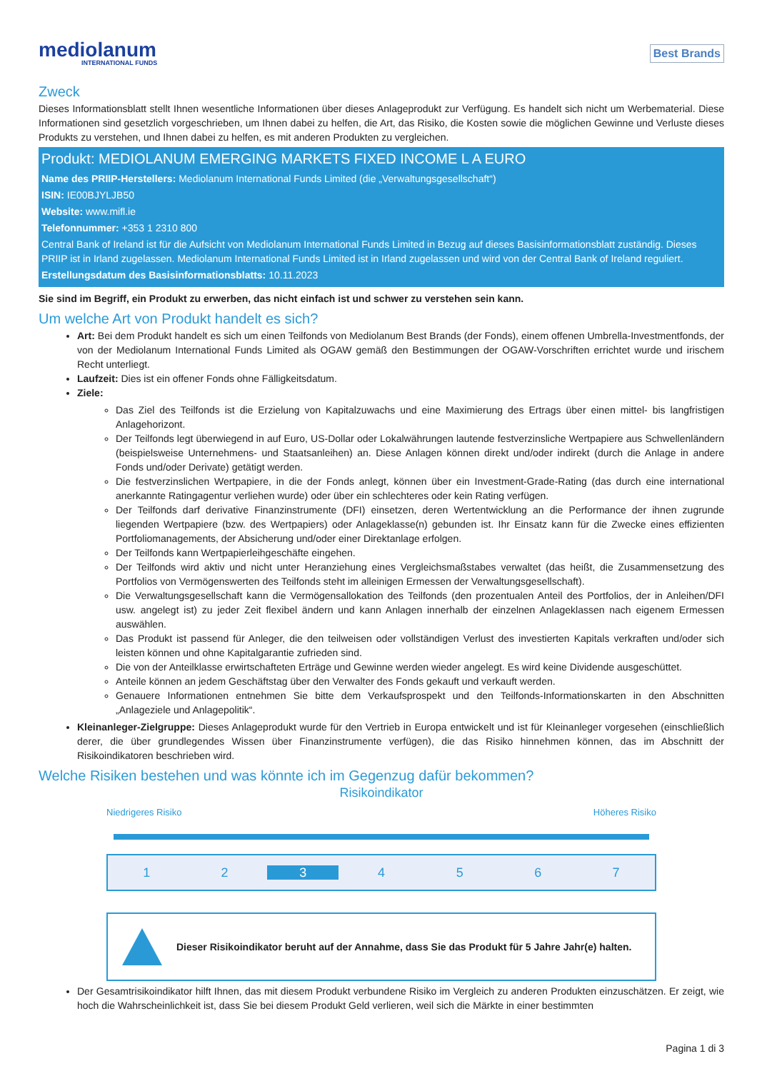mediolanum
INTERNATIONAL FUNDS
Best Brands
Zweck
Dieses Informationsblatt stellt Ihnen wesentliche Informationen über dieses Anlageprodukt zur Verfügung. Es handelt sich nicht um Werbematerial. Diese Informationen sind gesetzlich vorgeschrieben, um Ihnen dabei zu helfen, die Art, das Risiko, die Kosten sowie die möglichen Gewinne und Verluste dieses Produkts zu verstehen, und Ihnen dabei zu helfen, es mit anderen Produkten zu vergleichen.
Produkt: MEDIOLANUM EMERGING MARKETS FIXED INCOME L A EURO
Name des PRIIP-Herstellers: Mediolanum International Funds Limited (die „Verwaltungsgesellschaft“)
ISIN: IE00BJYLJB50
Website: www.mifl.ie
Telefonnummer: +353 1 2310 800
Central Bank of Ireland ist für die Aufsicht von Mediolanum International Funds Limited in Bezug auf dieses Basisinformationsblatt zuständig. Dieses PRIIP ist in Irland zugelassen. Mediolanum International Funds Limited ist in Irland zugelassen und wird von der Central Bank of Ireland reguliert.
Erstellungsdatum des Basisinformationsblatts: 10.11.2023
Sie sind im Begriff, ein Produkt zu erwerben, das nicht einfach ist und schwer zu verstehen sein kann.
Um welche Art von Produkt handelt es sich?
Art: Bei dem Produkt handelt es sich um einen Teilfonds von Mediolanum Best Brands (der Fonds), einem offenen Umbrella-Investmentfonds, der von der Mediolanum International Funds Limited als OGAW gemäß den Bestimmungen der OGAW-Vorschriften errichtet wurde und irischem Recht unterliegt.
Laufzeit: Dies ist ein offener Fonds ohne Fälligkeitsdatum.
Ziele:
Das Ziel des Teilfonds ist die Erzielung von Kapitalzuwachs und eine Maximierung des Ertrags über einen mittel- bis langfristigen Anlagehorizont.
Der Teilfonds legt überwiegend in auf Euro, US-Dollar oder Lokalwährungen lautende festverzinsliche Wertpapiere aus Schwellenländern (beispielsweise Unternehmens- und Staatsanleihen) an. Diese Anlagen können direkt und/oder indirekt (durch die Anlage in andere Fonds und/oder Derivate) getätigt werden.
Die festverzinslichen Wertpapiere, in die der Fonds anlegt, können über ein Investment-Grade-Rating (das durch eine international anerkannte Ratingagentur verliehen wurde) oder über ein schlechteres oder kein Rating verfügen.
Der Teilfonds darf derivative Finanzinstrumente (DFI) einsetzen, deren Wertentwicklung an die Performance der ihnen zugrunde liegenden Wertpapiere (bzw. des Wertpapiers) oder Anlageklasse(n) gebunden ist. Ihr Einsatz kann für die Zwecke eines effizienten Portfoliomanagements, der Absicherung und/oder einer Direktanlage erfolgen.
Der Teilfonds kann Wertpapierleihgeschäfte eingehen.
Der Teilfonds wird aktiv und nicht unter Heranziehung eines Vergleichsmaßstabes verwaltet (das heißt, die Zusammensetzung des Portfolios von Vermögenswerten des Teilfonds steht im alleinigen Ermessen der Verwaltungsgesellschaft).
Die Verwaltungsgesellschaft kann die Vermögensallokation des Teilfonds (den prozentualen Anteil des Portfolios, der in Anleihen/DFI usw. angelegt ist) zu jeder Zeit flexibel ändern und kann Anlagen innerhalb der einzelnen Anlageklassen nach eigenem Ermessen auswählen.
Das Produkt ist passend für Anleger, die den teilweisen oder vollständigen Verlust des investierten Kapitals verkraften und/oder sich leisten können und ohne Kapitalgarantie zufrieden sind.
Die von der Anteilklasse erwirtschafteten Erträge und Gewinne werden wieder angelegt. Es wird keine Dividende ausgeschüttet.
Anteile können an jedem Geschäftstag über den Verwalter des Fonds gekauft und verkauft werden.
Genauere Informationen entnehmen Sie bitte dem Verkaufsprospekt und den Teilfonds-Informationskarten in den Abschnitten „Anlageziele und Anlagepolitik“.
Kleinanleger-Zielgruppe: Dieses Anlageprodukt wurde für den Vertrieb in Europa entwickelt und ist für Kleinanleger vorgesehen (einschließlich derer, die über grundlegendes Wissen über Finanzinstrumente verfügen), die das Risiko hinnehmen können, das im Abschnitt der Risikoindikatoren beschrieben wird.
Welche Risiken bestehen und was könnte ich im Gegenzug dafür bekommen?
Risikoindikator
Niedrigeres Risiko Höheres Risiko
| 1 | 2 | 3 | 4 | 5 | 6 | 7 |
Dieser Risikoindikator beruht auf der Annahme, dass Sie das Produkt für 5 Jahre Jahr(e) halten.
Der Gesamtrisikoindikator hilft Ihnen, das mit diesem Produkt verbundene Risiko im Vergleich zu anderen Produkten einzuschätzen. Er zeigt, wie hoch die Wahrscheinlichkeit ist, dass Sie bei diesem Produkt Geld verlieren, weil sich die Märkte in einer bestimmten
Pagina 1 di 3